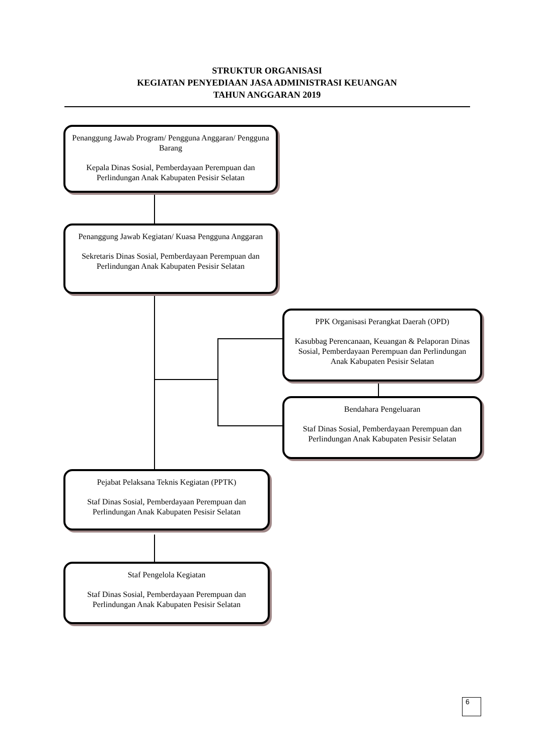STRUKTUR ORGANISASI
KEGIATAN PENYEDIAAN JASA ADMINISTRASI KEUANGAN
TAHUN ANGGARAN 2019
Penanggung Jawab Program/ Pengguna Anggaran/ Pengguna Barang
Kepala Dinas Sosial, Pemberdayaan Perempuan dan Perlindungan Anak Kabupaten Pesisir Selatan
Penanggung Jawab Kegiatan/ Kuasa Pengguna Anggaran
Sekretaris Dinas Sosial, Pemberdayaan Perempuan dan Perlindungan Anak Kabupaten Pesisir Selatan
PPK Organisasi Perangkat Daerah (OPD)
Kasubbag Perencanaan, Keuangan & Pelaporan Dinas Sosial, Pemberdayaan Perempuan dan Perlindungan Anak Kabupaten Pesisir Selatan
Bendahara Pengeluaran
Staf Dinas Sosial, Pemberdayaan Perempuan dan Perlindungan Anak Kabupaten Pesisir Selatan
Pejabat Pelaksana Teknis Kegiatan (PPTK)
Staf Dinas Sosial, Pemberdayaan Perempuan dan Perlindungan Anak Kabupaten Pesisir Selatan
Staf Pengelola Kegiatan
Staf Dinas Sosial, Pemberdayaan Perempuan dan Perlindungan Anak Kabupaten Pesisir Selatan
6